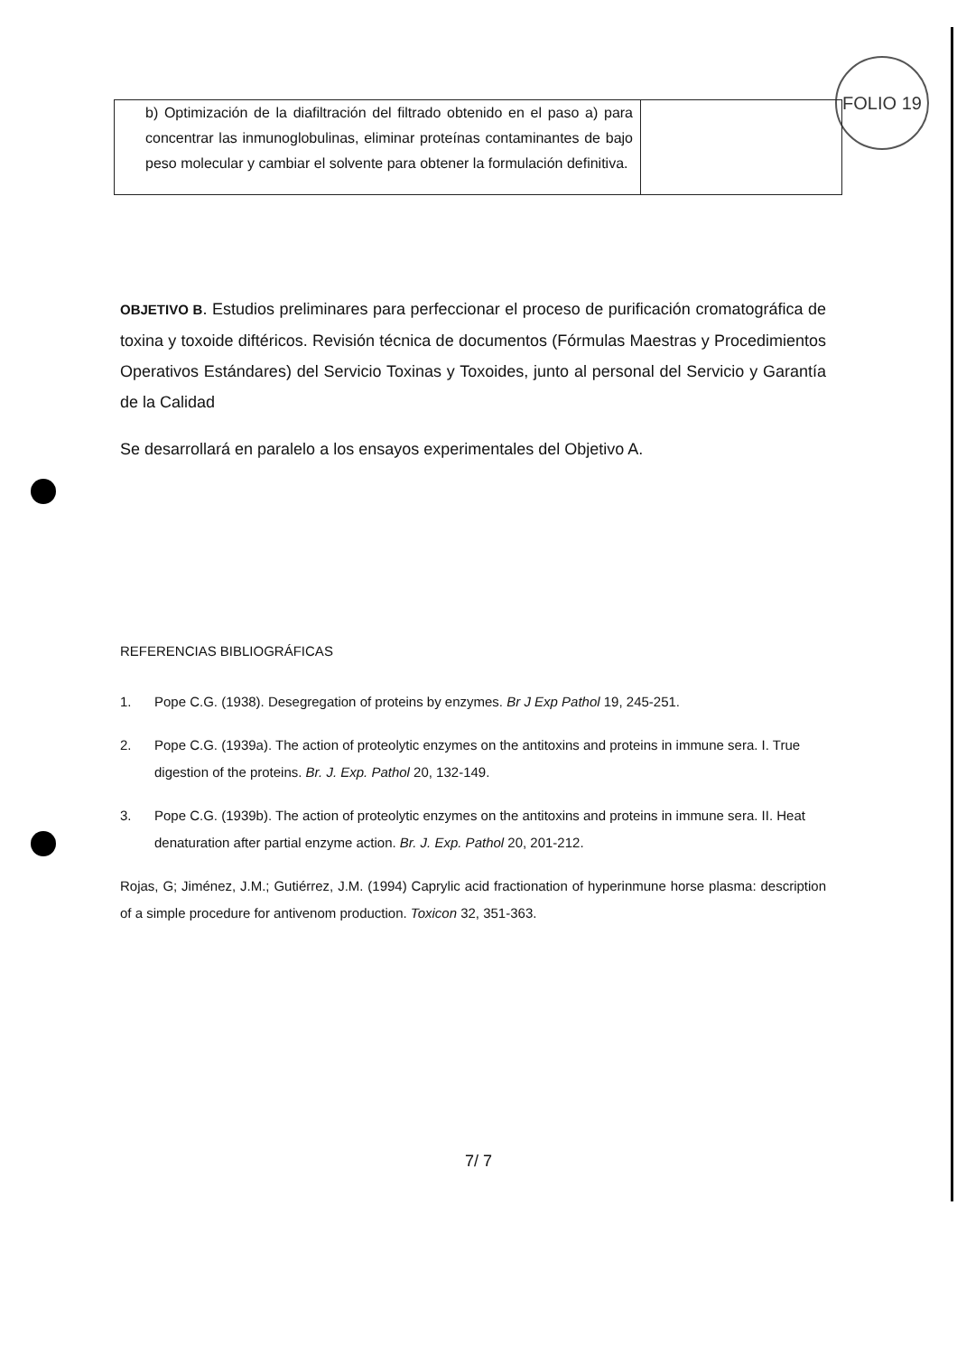FOLIO 19
| b) Optimización de la diafiltración del filtrado obtenido en el paso a) para concentrar las inmunoglobulinas, eliminar proteínas contaminantes de bajo peso molecular y cambiar el solvente para obtener la formulación definitiva. | |
OBJETIVO B. Estudios preliminares para perfeccionar el proceso de purificación cromatográfica de toxina y toxoide diftéricos. Revisión técnica de documentos (Fórmulas Maestras y Procedimientos Operativos Estándares) del Servicio Toxinas y Toxoides, junto al personal del Servicio y Garantía de la Calidad
Se desarrollará en paralelo a los ensayos experimentales del Objetivo A.
REFERENCIAS BIBLIOGRÁFICAS
1. Pope C.G. (1938). Desegregation of proteins by enzymes. Br J Exp Pathol 19, 245-251.
2. Pope C.G. (1939a). The action of proteolytic enzymes on the antitoxins and proteins in immune sera. I. True digestion of the proteins. Br. J. Exp. Pathol 20, 132-149.
3. Pope C.G. (1939b). The action of proteolytic enzymes on the antitoxins and proteins in immune sera. II. Heat denaturation after partial enzyme action. Br. J. Exp. Pathol 20, 201-212.
Rojas, G; Jiménez, J.M.; Gutiérrez, J.M. (1994) Caprylic acid fractionation of hyperinmune horse plasma: description of a simple procedure for antivenom production. Toxicon 32, 351-363.
7/ 7